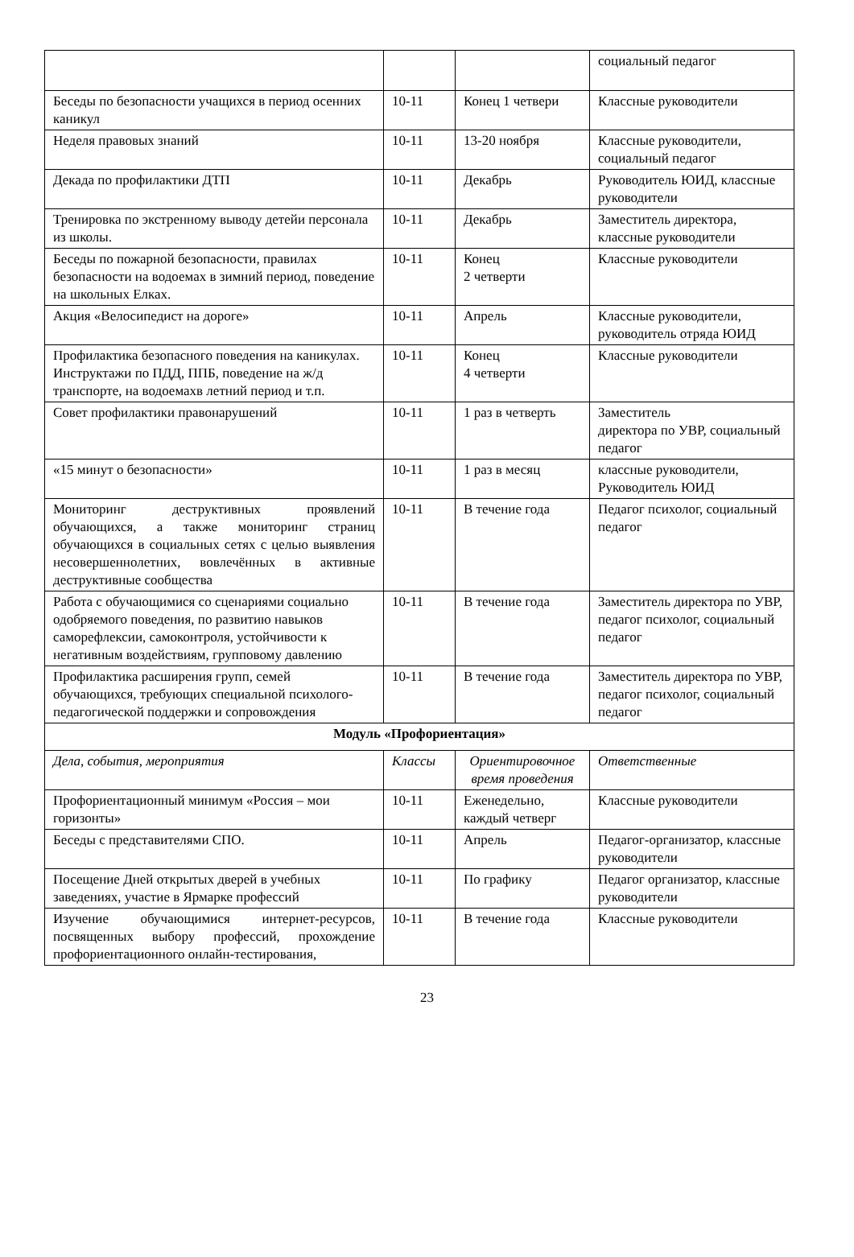| | | | социальный педагог |
| Беседы по безопасности учащихся в период осенних каникул | 10-11 | Конец 1 четвери | Классные руководители |
| Неделя правовых знаний | 10-11 | 13-20 ноября | Классные руководители, социальный педагог |
| Декада по профилактики ДТП | 10-11 | Декабрь | Руководитель ЮИД, классные руководители |
| Тренировка по экстренному выводу детейи персонала из школы. | 10-11 | Декабрь | Заместитель директора, классные руководители |
| Беседы по пожарной безопасности, правилах безопасности на водоемах в зимний период, поведение на школьных Елках. | 10-11 | Конец 2 четверти | Классные руководители |
| Акция «Велосипедист на дороге» | 10-11 | Апрель | Классные руководители, руководитель отряда ЮИД |
| Профилактика безопасного поведения на каникулах. Инструктажи по ПДД, ППБ, поведение на ж/д транспорте, на водоемахв летний период и т.п. | 10-11 | Конец 4 четверти | Классные руководители |
| Совет профилактики правонарушений | 10-11 | 1 раз в четверть | Заместитель директора по УВР, социальный педагог |
| «15 минут о безопасности» | 10-11 | 1 раз в месяц | классные руководители, Руководитель ЮИД |
| Мониторинг деструктивных проявлений обучающихся, а также мониторинг страниц обучающихся в социальных сетях с целью выявления несовершеннолетних, вовлечённых в активные деструктивные сообщества | 10-11 | В течение года | Педагог психолог, социальный педагог |
| Работа с обучающимися со сценариями социально одобряемого поведения, по развитию навыков саморефлексии, самоконтроля, устойчивости к негативным воздействиям, групповому давлению | 10-11 | В течение года | Заместитель директора по УВР, педагог психолог, социальный педагог |
| Профилактика расширения групп, семей обучающихся, требующих специальной психолого-педагогической поддержки и сопровождения | 10-11 | В течение года | Заместитель директора по УВР, педагог психолог, социальный педагог |
| Модуль «Профориентация» | | | |
| Дела, события, мероприятия | Классы | Ориентировочное время проведения | Ответственные |
| Профориентационный минимум «Россия – мои горизонты» | 10-11 | Еженедельно, каждый четверг | Классные руководители |
| Беседы с представителями СПО. | 10-11 | Апрель | Педагог-организатор, классные руководители |
| Посещение Дней открытых дверей в учебных заведениях, участие в Ярмарке профессий | 10-11 | По графику | Педагог организатор, классные руководители |
| Изучение обучающимися интернет-ресурсов, посвященных выбору профессий, прохождение профориентационного онлайн-тестирования, | 10-11 | В течение года | Классные руководители |
23